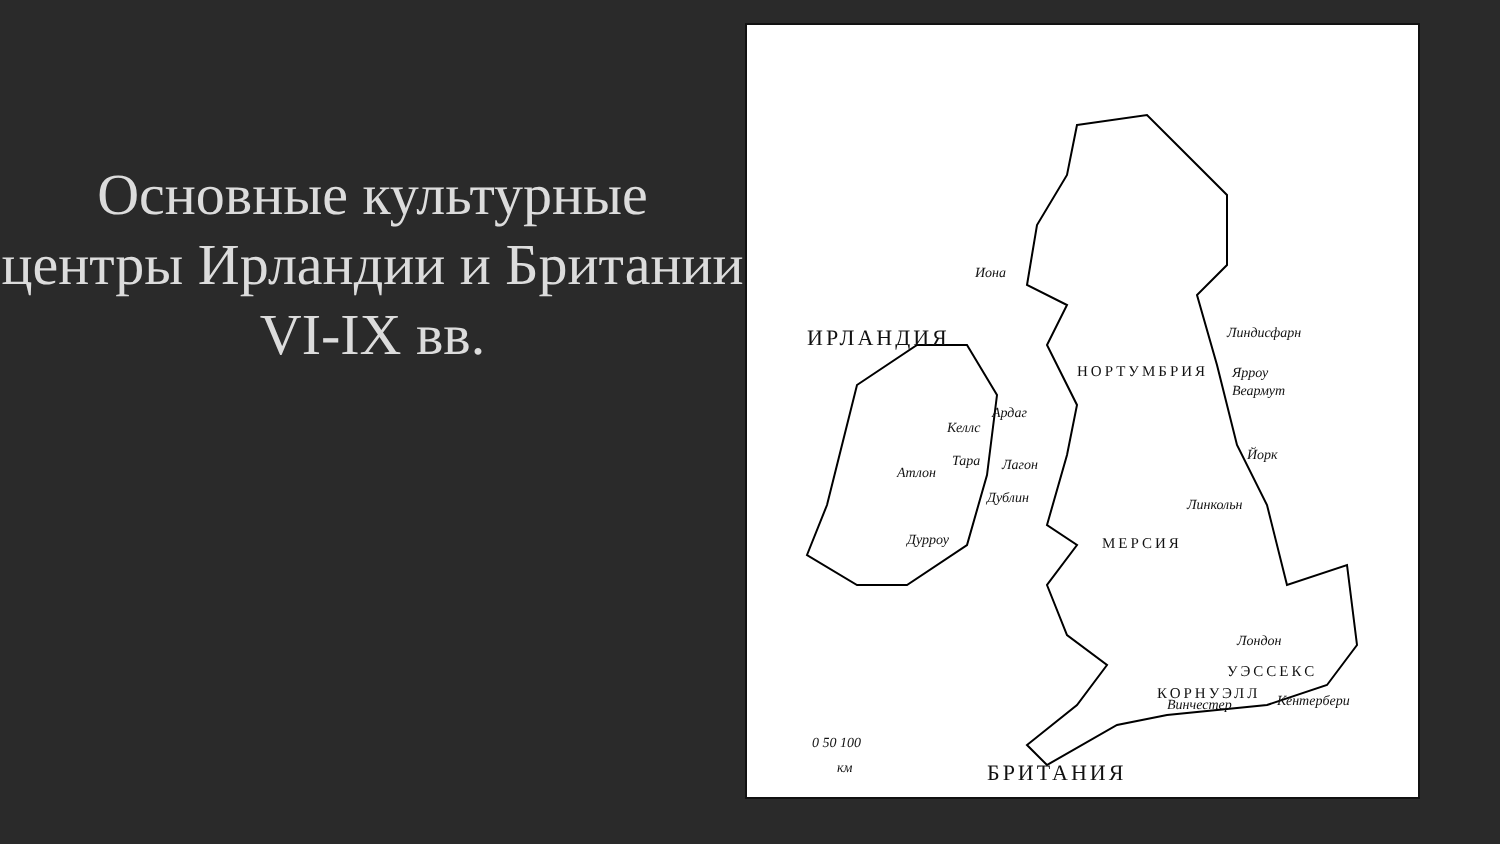Основные культурные центры Ирландии и Британии VI-IX вв.
Иона
Линдисфарн
НОРТУМБРИЯ Ярроу
Веармут
Ардаг
Келлс
Тара Лагон Атлон
Йорк
Дублин Линкольн
Дурроу МЕРСИЯ
Лондон
УЭССЕКС
КОРНУЭЛЛ
Винчестер Кентербери
ИРЛАНДИЯ
БРИТАНИЯ
0 50 100
км